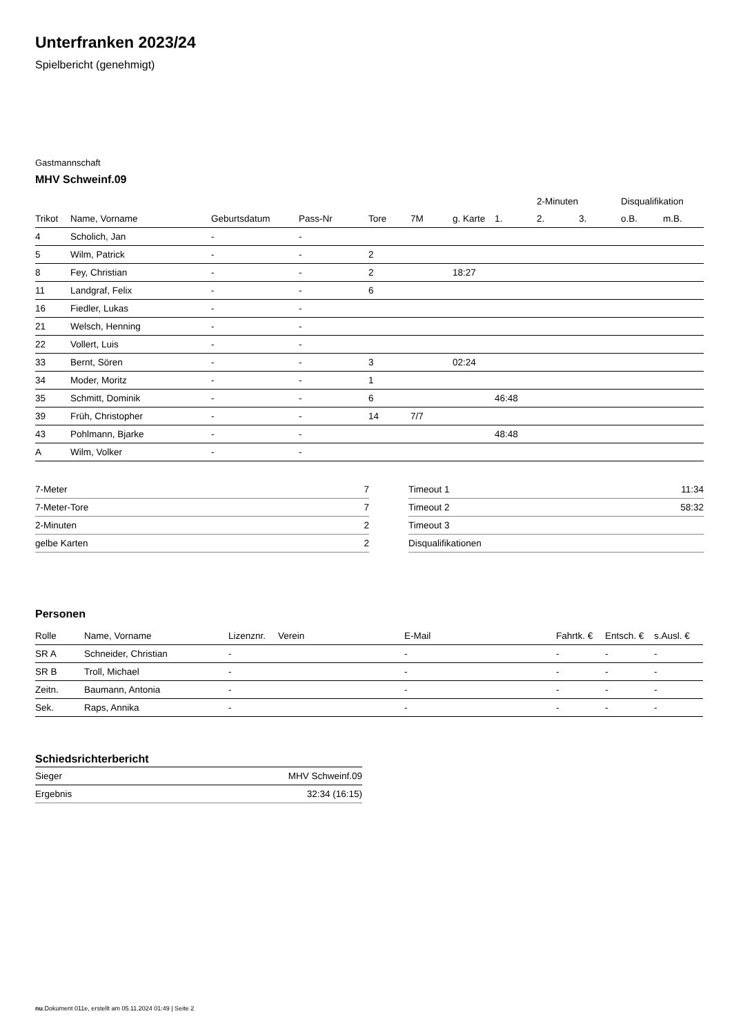Unterfranken 2023/24
Spielbericht (genehmigt)
Gastmannschaft
MHV Schweinf.09
| | | | | | | | | 2-Minuten | | Disqualifikation | |
| --- | --- | --- | --- | --- | --- | --- | --- | --- | --- | --- | --- |
| Trikot | Name, Vorname | Geburtsdatum | Pass-Nr | Tore | 7M | g. Karte | 1. | 2. | 3. | o.B. | m.B. |
| 4 | Scholich, Jan | - | - | | | | | | | | |
| 5 | Wilm, Patrick | - | - | 2 | | | | | | | |
| 8 | Fey, Christian | - | - | 2 | | 18:27 | | | | | |
| 11 | Landgraf, Felix | - | - | 6 | | | | | | | |
| 16 | Fiedler, Lukas | - | - | | | | | | | | |
| 21 | Welsch, Henning | - | - | | | | | | | | |
| 22 | Vollert, Luis | - | - | | | | | | | | |
| 33 | Bernt, Sören | - | - | 3 | | 02:24 | | | | | |
| 34 | Moder, Moritz | - | - | 1 | | | | | | | |
| 35 | Schmitt, Dominik | - | - | 6 | | | 46:48 | | | | |
| 39 | Früh, Christopher | - | - | 14 | 7/7 | | | | | | |
| 43 | Pohlmann, Bjarke | - | - | | | | 48:48 | | | | |
| A | Wilm, Volker | - | - | | | | | | | | |
| 7-Meter | 7 |
| 7-Meter-Tore | 7 |
| 2-Minuten | 2 |
| gelbe Karten | 2 |
| Timeout 1 | 11:34 |
| Timeout 2 | 58:32 |
| Timeout 3 | |
| Disqualifikationen | |
Personen
| Rolle | Name, Vorname | Lizenznr. | Verein | E-Mail | Fahrtk. € | Entsch. € | s.Ausl. € |
| --- | --- | --- | --- | --- | --- | --- | --- |
| SR A | Schneider, Christian | - | | - | - | - | - |
| SR B | Troll, Michael | - | | - | - | - | - |
| Zeitn. | Baumann, Antonia | - | | - | - | - | - |
| Sek. | Raps, Annika | - | | - | - | - | - |
Schiedsrichterbericht
| Sieger | MHV Schweinf.09 |
| Ergebnis | 32:34 (16:15) |
nu.Dokument 011e, erstellt am 05.11.2024 01:49 | Seite 2